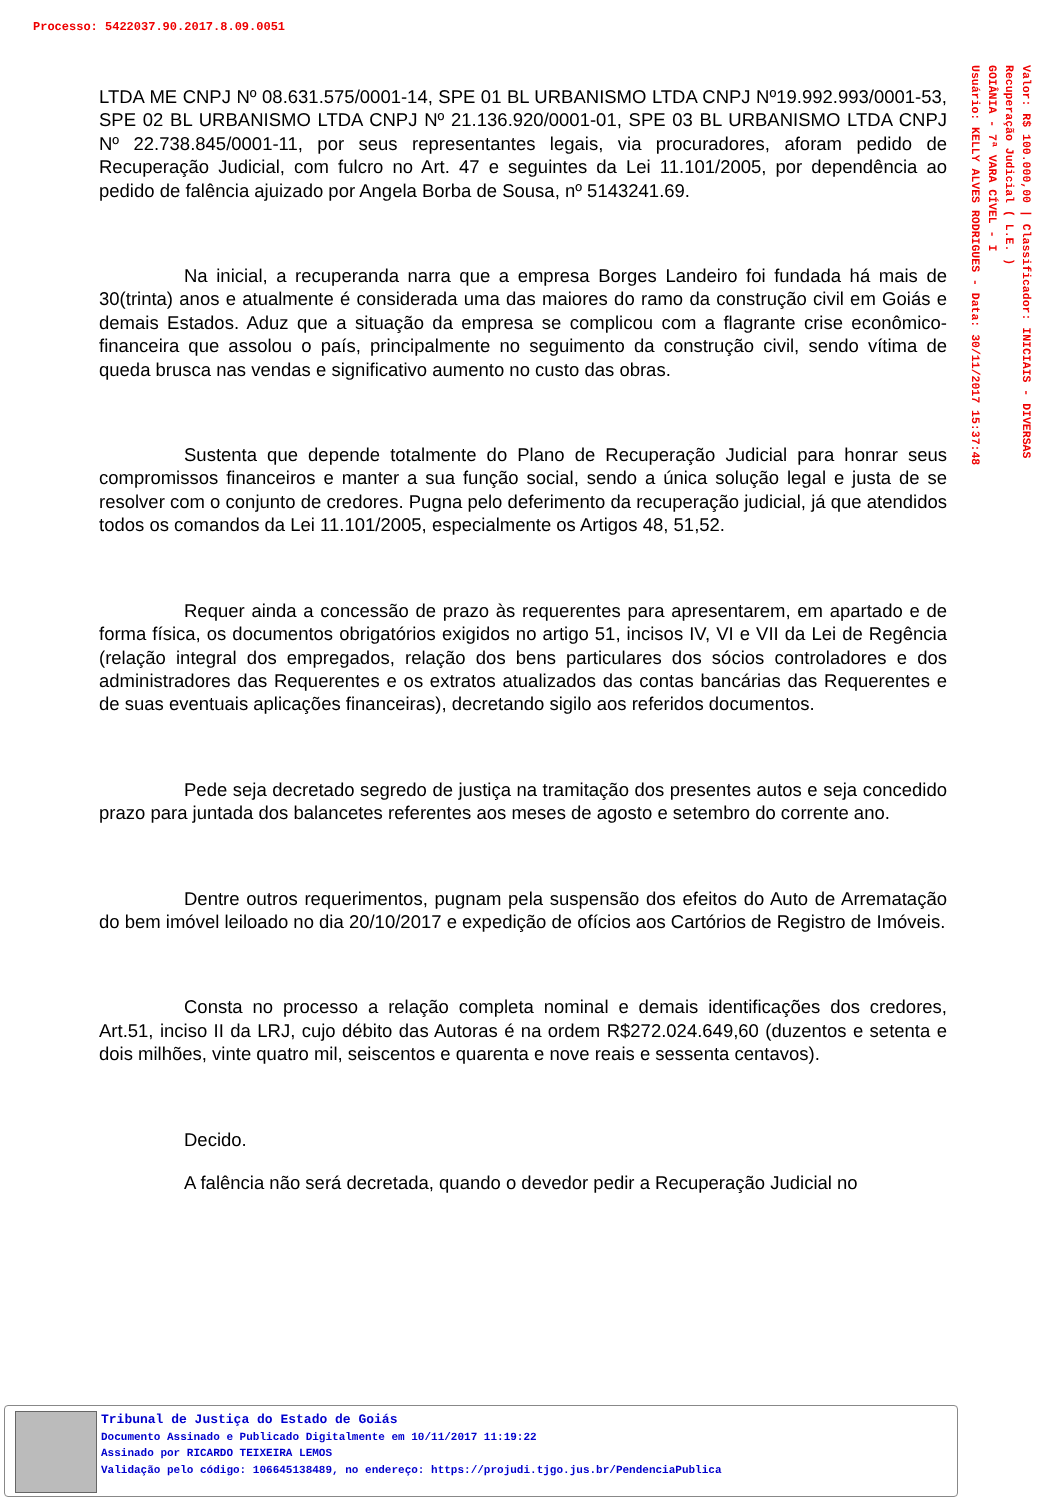Processo: 5422037.90.2017.8.09.0051
Valor: R$ 100.000,00 | Classificador: INICIAIS - DIVERSAS
Recuperação Judicial ( L.E. )
GOIÂNIA - 7ª VARA CÍVEL - I
Usuário: KELLY ALVES RODRIGUES - Data: 30/11/2017 15:37:48
LTDA ME CNPJ Nº 08.631.575/0001-14, SPE 01 BL URBANISMO LTDA CNPJ Nº19.992.993/0001-53, SPE 02 BL URBANISMO LTDA CNPJ Nº 21.136.920/0001-01, SPE 03 BL URBANISMO LTDA CNPJ Nº 22.738.845/0001-11, por seus representantes legais, via procuradores, aforam pedido de Recuperação Judicial, com fulcro no Art. 47 e seguintes da Lei 11.101/2005, por dependência ao pedido de falência ajuizado por Angela Borba de Sousa, nº 5143241.69.
Na inicial, a recuperanda narra que a empresa Borges Landeiro foi fundada há mais de 30(trinta) anos e atualmente é considerada uma das maiores do ramo da construção civil em Goiás e demais Estados. Aduz que a situação da empresa se complicou com a flagrante crise econômico-financeira que assolou o país, principalmente no seguimento da construção civil, sendo vítima de queda brusca nas vendas e significativo aumento no custo das obras.
Sustenta que depende totalmente do Plano de Recuperação Judicial para honrar seus compromissos financeiros e manter a sua função social, sendo a única solução legal e justa de se resolver com o conjunto de credores. Pugna pelo deferimento da recuperação judicial, já que atendidos todos os comandos da Lei 11.101/2005, especialmente os Artigos 48, 51,52.
Requer ainda a concessão de prazo às requerentes para apresentarem, em apartado e de forma física, os documentos obrigatórios exigidos no artigo 51, incisos IV, VI e VII da Lei de Regência (relação integral dos empregados, relação dos bens particulares dos sócios controladores e dos administradores das Requerentes e os extratos atualizados das contas bancárias das Requerentes e de suas eventuais aplicações financeiras), decretando sigilo aos referidos documentos.
Pede seja decretado segredo de justiça na tramitação dos presentes autos e seja concedido prazo para juntada dos balancetes referentes aos meses de agosto e setembro do corrente ano.
Dentre outros requerimentos, pugnam pela suspensão dos efeitos do Auto de Arrematação do bem imóvel leiloado no dia 20/10/2017 e expedição de ofícios aos Cartórios de Registro de Imóveis.
Consta no processo a relação completa nominal e demais identificações dos credores, Art.51, inciso II da LRJ, cujo débito das Autoras é na ordem R$272.024.649,60 (duzentos e setenta e dois milhões, vinte quatro mil, seiscentos e quarenta e nove reais e sessenta centavos).
Decido.
A falência não será decretada, quando o devedor pedir a Recuperação Judicial no
Tribunal de Justiça do Estado de Goiás
Documento Assinado e Publicado Digitalmente em 10/11/2017 11:19:22
Assinado por RICARDO TEIXEIRA LEMOS
Validação pelo código: 106645138489, no endereço: https://projudi.tjgo.jus.br/PendenciaPublica